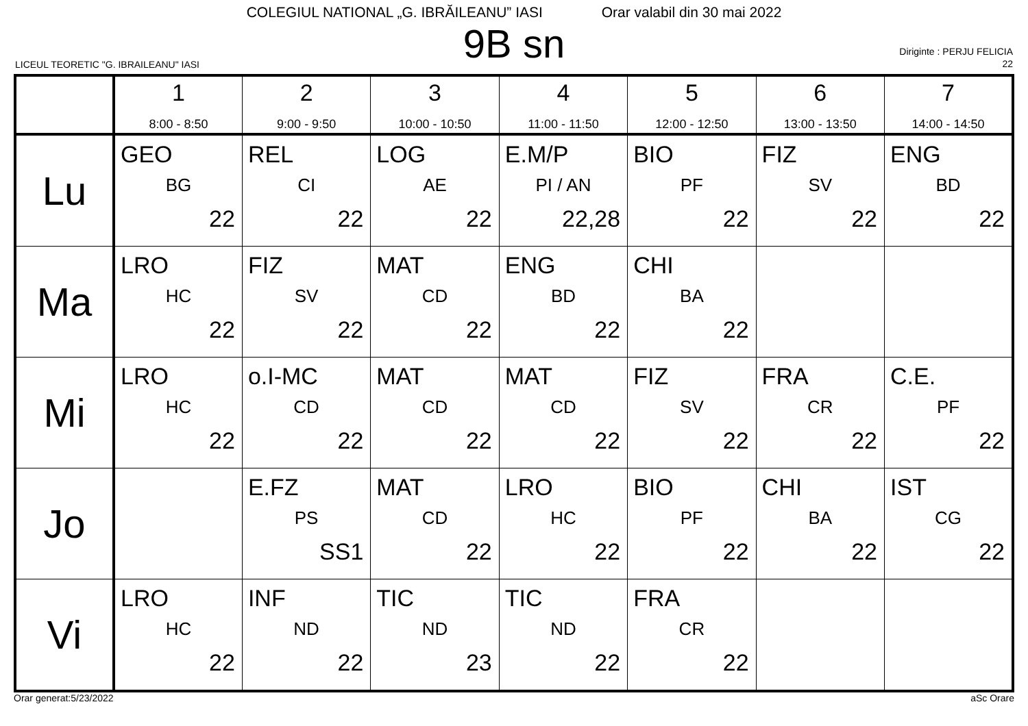COLEGIUL NATIONAL „G. IBRĂILEANU” IASI Orar valabil din 30 mai 2022
9B sn
LICEUL TEORETIC "G. IBRAILEANU" IASI
Diriginte : PERJU FELICIA
22
| | 1 8:00 - 8:50 | 2 9:00 - 9:50 | 3 10:00 - 10:50 | 4 11:00 - 11:50 | 5 12:00 - 12:50 | 6 13:00 - 13:50 | 7 14:00 - 14:50 |
| --- | --- | --- | --- | --- | --- | --- | --- |
| Lu | GEO BG 22 | REL CI 22 | LOG AE 22 | E.M/P PI / AN 22,28 | BIO PF 22 | FIZ SV 22 | ENG BD 22 |
| Ma | LRO HC 22 | FIZ SV 22 | MAT CD 22 | ENG BD 22 | CHI BA 22 | | |
| Mi | LRO HC 22 | o.I-MC CD 22 | MAT CD 22 | MAT CD 22 | FIZ SV 22 | FRA CR 22 | C.E. PF 22 |
| Jo | | E.FZ PS SS1 | MAT CD 22 | LRO HC 22 | BIO PF 22 | CHI BA 22 | IST CG 22 |
| Vi | LRO HC 22 | INF ND 22 | TIC ND 23 | TIC ND 22 | FRA CR 22 | | |
Orar generat:5/23/2022 aSc Orare